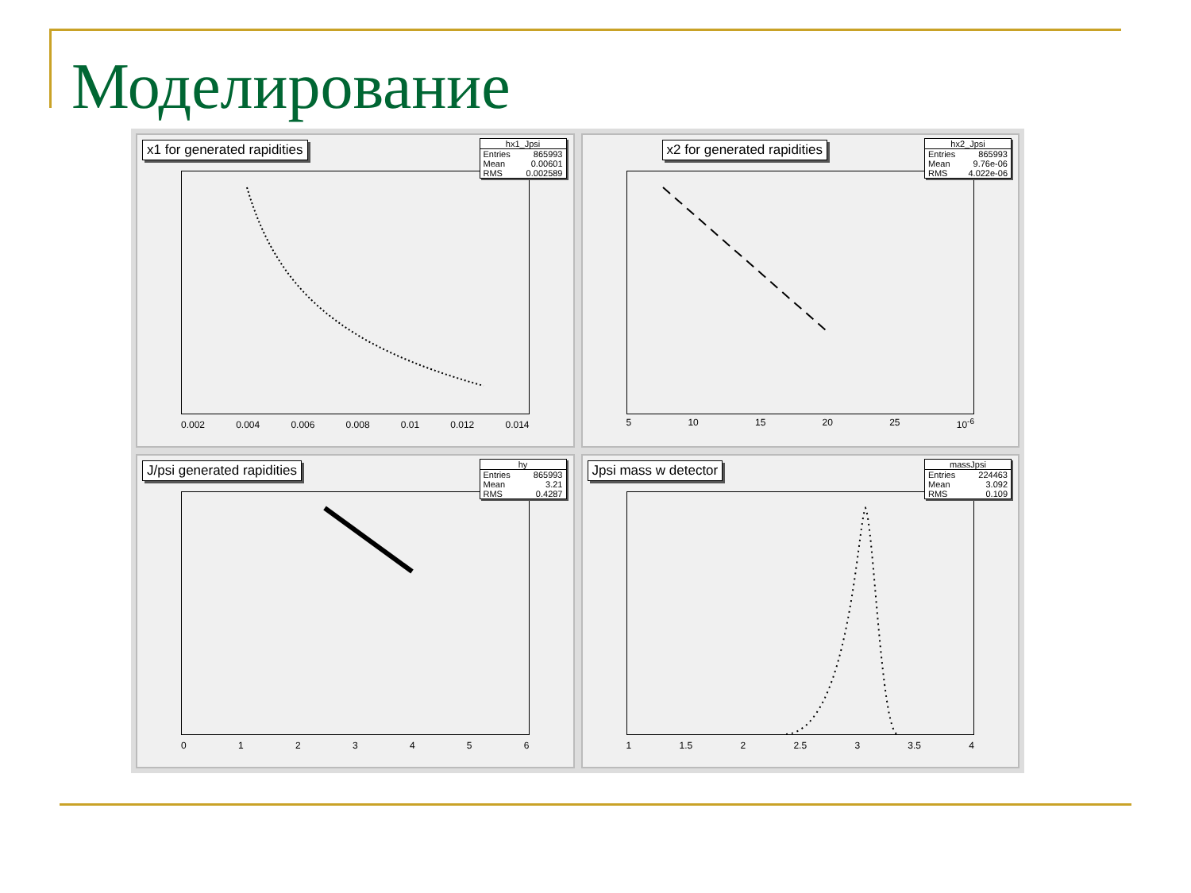Моделирование
x1 for generated rapidities
hx1_Jpsi
Entries 865993
Mean 0.00601
RMS 0.002589
0.002 0.004 0.006 0.008 0.01 0.012 0.014
x2 for generated rapidities
hx2_Jpsi
Entries 865993
Mean 9.76e-06
RMS 4.022e-06
5 10 15 20 25 10<sup>-6</sup>
J/psi generated rapidities
hy
Entries 865993
Mean 3.21
RMS 0.4287
0 1 2 3 4 5 6
Jpsi mass w detector
massJpsi
Entries 224463
Mean 3.092
RMS 0.109
1 1.5 2 2.5 3 3.5 4